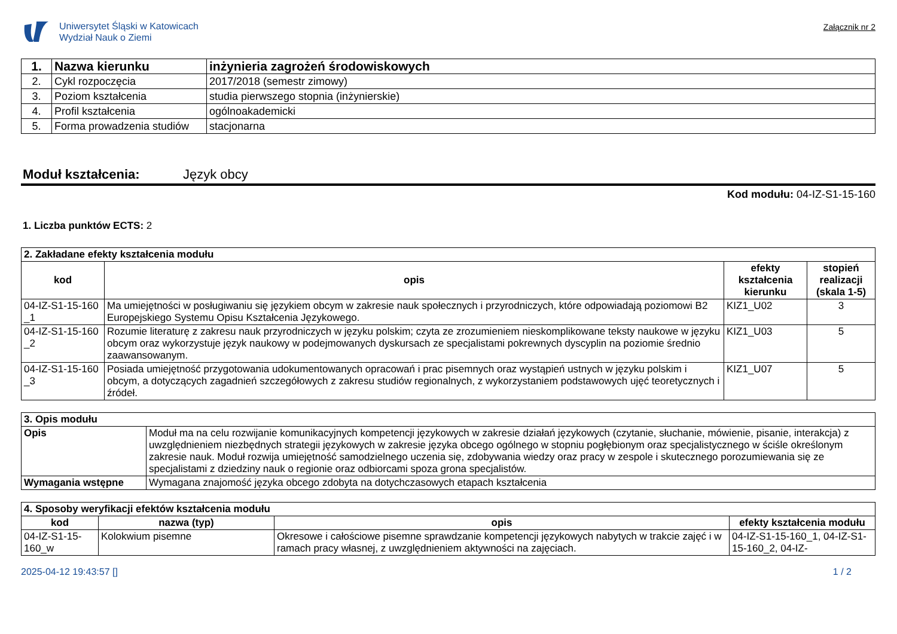Uniwersytet Śląski w Katowicach
Wydział Nauk o Ziemi
Załącznik nr 2
| 1. | Nazwa kierunku | inżynieria zagrożeń środowiskowych |
| 2. | Cykl rozpoczęcia | 2017/2018 (semestr zimowy) |
| 3. | Poziom kształcenia | studia pierwszego stopnia (inżynierskie) |
| 4. | Profil kształcenia | ogólnoakademicki |
| 5. | Forma prowadzenia studiów | stacjonarna |
Moduł kształcenia: Język obcy
Kod modułu: 04-IZ-S1-15-160
1. Liczba punktów ECTS: 2
| 2. Zakładane efekty kształcenia modułu | | | |
| --- | --- | --- | --- |
| kod | opis | efekty kształcenia kierunku | stopień realizacji (skala 1-5) |
| 04-IZ-S1-15-160 _1 | Ma umiejętności w posługiwaniu się językiem obcym w zakresie nauk społecznych i przyrodniczych, które odpowiadają poziomowi B2 Europejskiego Systemu Opisu Kształcenia Językowego. | KIZ1_U02 | 3 |
| 04-IZ-S1-15-160 _2 | Rozumie literaturę z zakresu nauk przyrodniczych w języku polskim; czyta ze zrozumieniem nieskomplikowane teksty naukowe w języku obcym oraz wykorzystuje język naukowy w podejmowanych dyskursach ze specjalistami pokrewnych dyscyplin na poziomie średnio zaawansowanym. | KIZ1_U03 | 5 |
| 04-IZ-S1-15-160 _3 | Posiada umiejętność przygotowania udokumentowanych opracowań i prac pisemnych oraz wystąpień ustnych w języku polskim i obcym, a dotyczących zagadnień szczegółowych z zakresu studiów regionalnych, z wykorzystaniem podstawowych ujęć teoretycznych i źródeł. | KIZ1_U07 | 5 |
| 3. Opis modułu | |
| --- | --- |
| Opis | Moduł ma na celu rozwijanie komunikacyjnych kompetencji językowych w zakresie działań językowych (czytanie, słuchanie, mówienie, pisanie, interakcja) z uwzględnieniem niezbędnych strategii językowych w zakresie języka obcego ogólnego w stopniu pogłębionym oraz specjalistycznego w ściśle określonym zakresie nauk. Moduł rozwija umiejętność samodzielnego uczenia się, zdobywania wiedzy oraz pracy w zespole i skutecznego porozumiewania się ze specjalistami z dziedziny nauk o regionie oraz odbiorcami spoza grona specjalistów. |
| Wymagania wstępne | Wymagana znajomość języka obcego zdobyta na dotychczasowych etapach kształcenia |
| 4. Sposoby weryfikacji efektów kształcenia modułu | | | |
| --- | --- | --- | --- |
| kod | nazwa (typ) | opis | efekty kształcenia modułu |
| 04-IZ-S1-15-160_w | Kolokwium pisemne | Okresowe i całościowe pisemne sprawdzanie kompetencji językowych nabytych w trakcie zajęć i w ramach pracy własnej, z uwzględnieniem aktywności na zajęciach. | 04-IZ-S1-15-160_1, 04-IZ-S1-15-160_2, 04-IZ- |
2025-04-12 19:43:57 [] 1 / 2